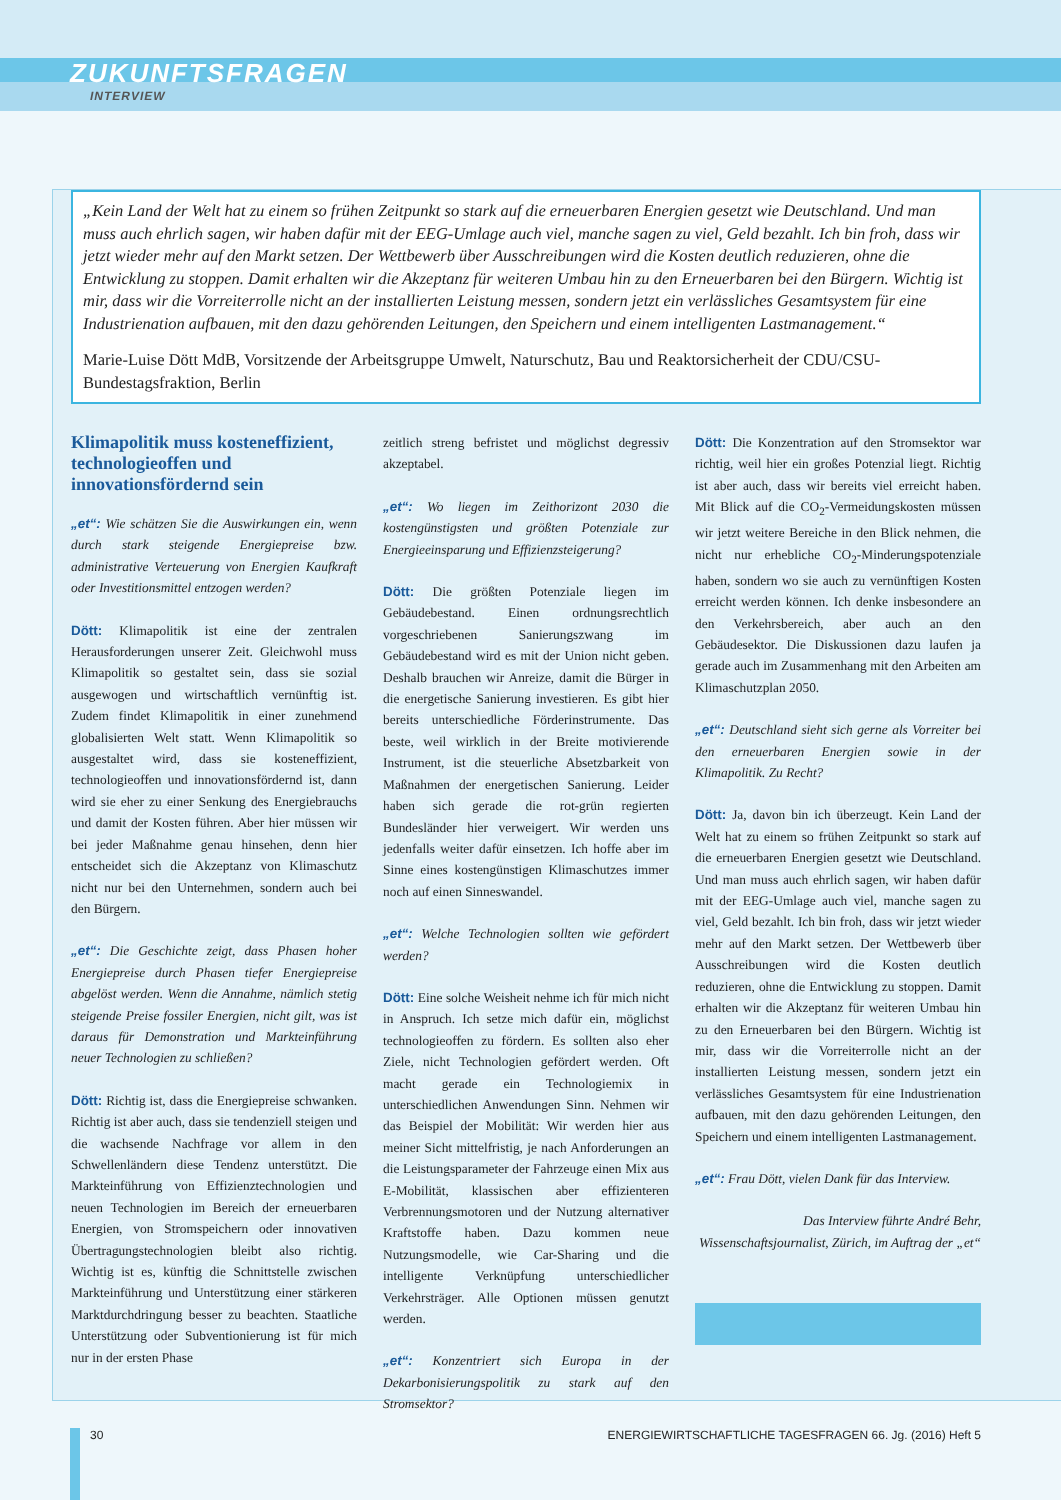ZUKUNFTSFRAGEN
INTERVIEW
„Kein Land der Welt hat zu einem so frühen Zeitpunkt so stark auf die erneuerbaren Energien gesetzt wie Deutschland. Und man muss auch ehrlich sagen, wir haben dafür mit der EEG-Umlage auch viel, manche sagen zu viel, Geld bezahlt. Ich bin froh, dass wir jetzt wieder mehr auf den Markt setzen. Der Wettbewerb über Ausschreibungen wird die Kosten deutlich reduzieren, ohne die Entwicklung zu stoppen. Damit erhalten wir die Akzeptanz für weiteren Umbau hin zu den Erneuerbaren bei den Bürgern. Wichtig ist mir, dass wir die Vorreiterrolle nicht an der installierten Leistung messen, sondern jetzt ein verlässliches Gesamtsystem für eine Industrienation aufbauen, mit den dazu gehörenden Leitungen, den Speichern und einem intelligenten Lastmanagement.“
Marie-Luise Dött MdB, Vorsitzende der Arbeitsgruppe Umwelt, Naturschutz, Bau und Reaktorsicherheit der CDU/CSU-Bundestagsfraktion, Berlin
Klimapolitik muss kosteneffizient, technologieoffen und innovationsfördernd sein
„et“: Wie schätzen Sie die Auswirkungen ein, wenn durch stark steigende Energiepreise bzw. administrative Verteuerung von Energien Kaufkraft oder Investitionsmittel entzogen werden?
Dött: Klimapolitik ist eine der zentralen Herausforderungen unserer Zeit. Gleichwohl muss Klimapolitik so gestaltet sein, dass sie sozial ausgewogen und wirtschaftlich vernünftig ist. Zudem findet Klimapolitik in einer zunehmend globalisierten Welt statt. Wenn Klimapolitik so ausgestaltet wird, dass sie kosteneffizient, technologieoffen und innovationsfördernd ist, dann wird sie eher zu einer Senkung des Energiebrauchs und damit der Kosten führen. Aber hier müssen wir bei jeder Maßnahme genau hinsehen, denn hier entscheidet sich die Akzeptanz von Klimaschutz nicht nur bei den Unternehmen, sondern auch bei den Bürgern.
„et“: Die Geschichte zeigt, dass Phasen hoher Energiepreise durch Phasen tiefer Energiepreise abgelöst werden. Wenn die Annahme, nämlich stetig steigende Preise fossiler Energien, nicht gilt, was ist daraus für Demonstration und Markteinführung neuer Technologien zu schließen?
Dött: Richtig ist, dass die Energiepreise schwanken. Richtig ist aber auch, dass sie tendenziell steigen und die wachsende Nachfrage vor allem in den Schwellenländern diese Tendenz unterstützt. Die Markteinführung von Effizienztechnologien und neuen Technologien im Bereich der erneuerbaren Energien, von Stromspeichern oder innovativen Übertragungstechnologien bleibt also richtig. Wichtig ist es, künftig die Schnittstelle zwischen Markteinführung und Unterstützung einer stärkeren Marktdurchdringung besser zu beachten. Staatliche Unterstützung oder Subventionierung ist für mich nur in der ersten Phase
zeitlich streng befristet und möglichst degressiv akzeptabel.
„et“: Wo liegen im Zeithorizont 2030 die kostengünstigsten und größten Potenziale zur Energieeinsparung und Effizienzsteigerung?
Dött: Die größten Potenziale liegen im Gebäudebestand. Einen ordnungsrechtlich vorgeschriebenen Sanierungszwang im Gebäudebestand wird es mit der Union nicht geben. Deshalb brauchen wir Anreize, damit die Bürger in die energetische Sanierung investieren. Es gibt hier bereits unterschiedliche Förderinstrumente. Das beste, weil wirklich in der Breite motivierende Instrument, ist die steuerliche Absetzbarkeit von Maßnahmen der energetischen Sanierung. Leider haben sich gerade die rot-grün regierten Bundesländer hier verweigert. Wir werden uns jedenfalls weiter dafür einsetzen. Ich hoffe aber im Sinne eines kostengünstigen Klimaschutzes immer noch auf einen Sinneswandel.
„et“: Welche Technologien sollten wie gefördert werden?
Dött: Eine solche Weisheit nehme ich für mich nicht in Anspruch. Ich setze mich dafür ein, möglichst technologieoffen zu fördern. Es sollten also eher Ziele, nicht Technologien gefördert werden. Oft macht gerade ein Technologiemix in unterschiedlichen Anwendungen Sinn. Nehmen wir das Beispiel der Mobilität: Wir werden hier aus meiner Sicht mittelfristig, je nach Anforderungen an die Leistungsparameter der Fahrzeuge einen Mix aus E-Mobilität, klassischen aber effizienteren Verbrennungsmotoren und der Nutzung alternativer Kraftstoffe haben. Dazu kommen neue Nutzungsmodelle, wie Car-Sharing und die intelligente Verknüpfung unterschiedlicher Verkehrsträger. Alle Optionen müssen genutzt werden.
„et“: Konzentriert sich Europa in der Dekarbonisierungspolitik zu stark auf den Stromsektor?
Dött: Die Konzentration auf den Stromsektor war richtig, weil hier ein großes Potenzial liegt. Richtig ist aber auch, dass wir bereits viel erreicht haben. Mit Blick auf die CO<sub>2</sub>-Vermeidungskosten müssen wir jetzt weitere Bereiche in den Blick nehmen, die nicht nur erhebliche CO<sub>2</sub>-Minderungspotenziale haben, sondern wo sie auch zu vernünftigen Kosten erreicht werden können. Ich denke insbesondere an den Verkehrsbereich, aber auch an den Gebäudesektor. Die Diskussionen dazu laufen ja gerade auch im Zusammenhang mit den Arbeiten am Klimaschutzplan 2050.
„et“: Deutschland sieht sich gerne als Vorreiter bei den erneuerbaren Energien sowie in der Klimapolitik. Zu Recht?
Dött: Ja, davon bin ich überzeugt. Kein Land der Welt hat zu einem so frühen Zeitpunkt so stark auf die erneuerbaren Energien gesetzt wie Deutschland. Und man muss auch ehrlich sagen, wir haben dafür mit der EEG-Umlage auch viel, manche sagen zu viel, Geld bezahlt. Ich bin froh, dass wir jetzt wieder mehr auf den Markt setzen. Der Wettbewerb über Ausschreibungen wird die Kosten deutlich reduzieren, ohne die Entwicklung zu stoppen. Damit erhalten wir die Akzeptanz für weiteren Umbau hin zu den Erneuerbaren bei den Bürgern. Wichtig ist mir, dass wir die Vorreiterrolle nicht an der installierten Leistung messen, sondern jetzt ein verlässliches Gesamtsystem für eine Industrienation aufbauen, mit den dazu gehörenden Leitungen, den Speichern und einem intelligenten Lastmanagement.
„et“: Frau Dött, vielen Dank für das Interview.
Das Interview führte André Behr, Wissenschaftsjournalist, Zürich, im Auftrag der „et“
30 ENERGIEWIRTSCHAFTLICHE TAGESFRAGEN 66. Jg. (2016) Heft 5